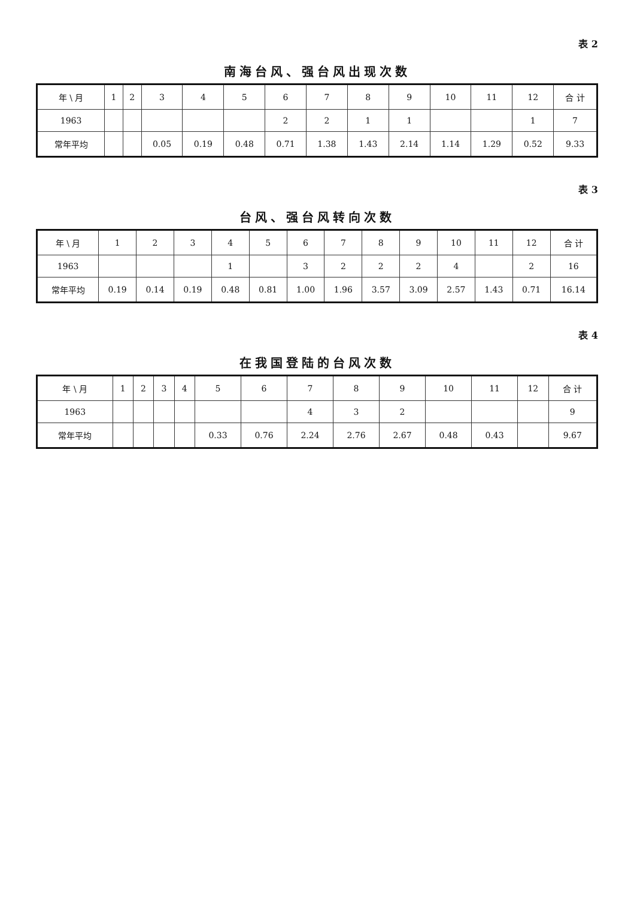表 2
南海台风、强台风出现次数
| 年 \ 月 | 1 | 2 | 3 | 4 | 5 | 6 | 7 | 8 | 9 | 10 | 11 | 12 | 合 计 |
| --- | --- | --- | --- | --- | --- | --- | --- | --- | --- | --- | --- | --- | --- |
| 1963 | | | | | | 2 | 2 | 1 | 1 | | | 1 | 7 |
| 常年平均 | | | 0.05 | 0.19 | 0.48 | 0.71 | 1.38 | 1.43 | 2.14 | 1.14 | 1.29 | 0.52 | 9.33 |
表 3
台风、强台风转向次数
| 年 \ 月 | 1 | 2 | 3 | 4 | 5 | 6 | 7 | 8 | 9 | 10 | 11 | 12 | 合 计 |
| --- | --- | --- | --- | --- | --- | --- | --- | --- | --- | --- | --- | --- | --- |
| 1963 | | | | 1 | | 3 | 2 | 2 | 2 | 4 | | 2 | 16 |
| 常年平均 | 0.19 | 0.14 | 0.19 | 0.48 | 0.81 | 1.00 | 1.96 | 3.57 | 3.09 | 2.57 | 1.43 | 0.71 | 16.14 |
表 4
在我国登陆的台风次数
| 年 \ 月 | 1 | 2 | 3 | 4 | 5 | 6 | 7 | 8 | 9 | 10 | 11 | 12 | 合 计 |
| --- | --- | --- | --- | --- | --- | --- | --- | --- | --- | --- | --- | --- | --- |
| 1963 | | | | | | | 4 | 3 | 2 | | | | 9 |
| 常年平均 | | | | | 0.33 | 0.76 | 2.24 | 2.76 | 2.67 | 0.48 | 0.43 | | 9.67 |